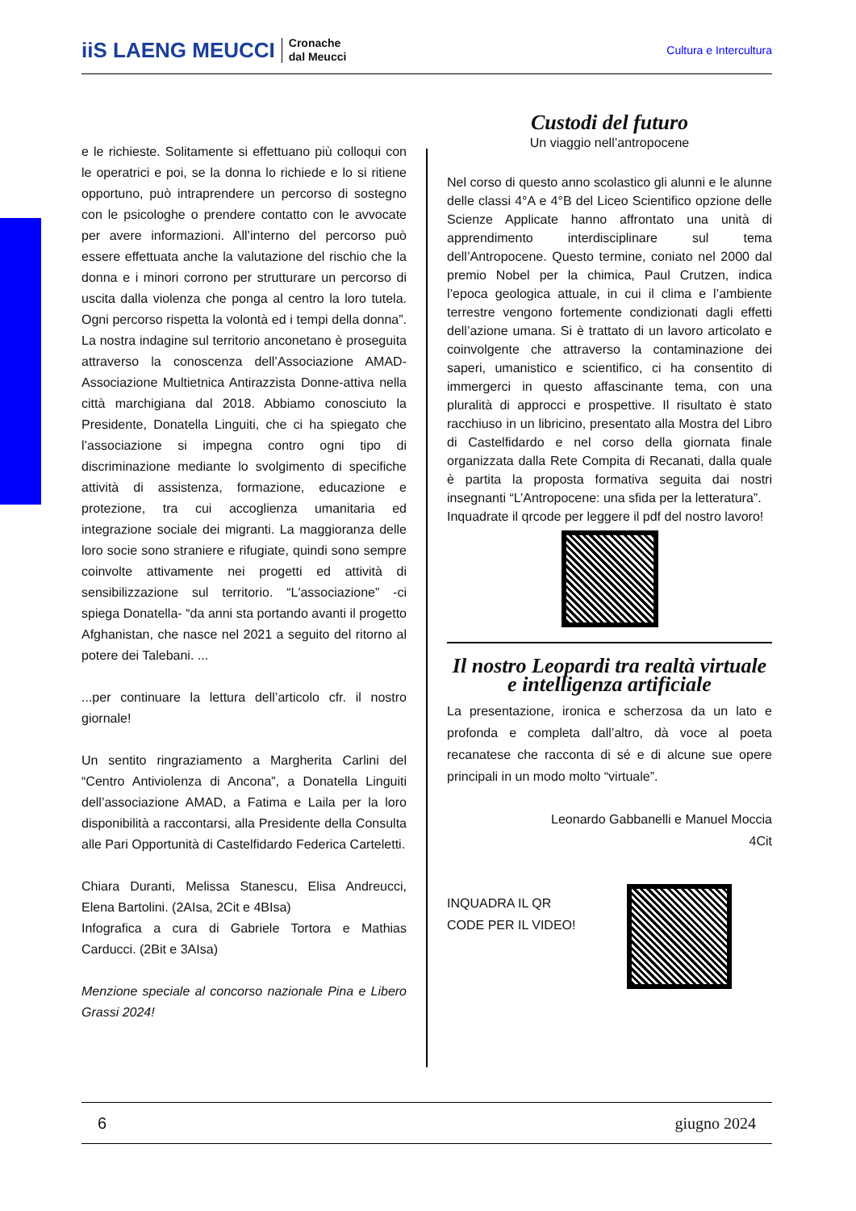iiS LAENG MEUCCI
Cronache
dal Meucci
Cultura e Intercultura
e le richieste. Solitamente si effettuano più colloqui con le operatrici e poi, se la donna lo richiede e lo si ritiene opportuno, può intraprendere un percorso di sostegno con le psicologhe o prendere contatto con le avvocate per avere informazioni. All’interno del percorso può essere effettuata anche la valutazione del rischio che la donna e i minori corrono per strutturare un percorso di uscita dalla violenza che ponga al centro la loro tutela. Ogni percorso rispetta la volontà ed i tempi della donna”. La nostra indagine sul territorio anconetano è proseguita attraverso la conoscenza dell’Associazione AMAD-Associazione Multietnica Antirazzista Donne-attiva nella città marchigiana dal 2018. Abbiamo conosciuto la Presidente, Donatella Linguiti, che ci ha spiegato che l’associazione si impegna contro ogni tipo di discriminazione mediante lo svolgimento di specifiche attività di assistenza, formazione, educazione e protezione, tra cui accoglienza umanitaria ed integrazione sociale dei migranti. La maggioranza delle loro socie sono straniere e rifugiate, quindi sono sempre coinvolte attivamente nei progetti ed attività di sensibilizzazione sul territorio. “L'associazione” -ci spiega Donatella- “da anni sta portando avanti il progetto Afghanistan, che nasce nel 2021 a seguito del ritorno al potere dei Talebani. ...
...per continuare la lettura dell’articolo cfr. il nostro giornale!
Un sentito ringraziamento a Margherita Carlini del “Centro Antiviolenza di Ancona”, a Donatella Linguiti dell’associazione AMAD, a Fatima e Laila per la loro disponibilità a raccontarsi, alla Presidente della Consulta alle Pari Opportunità di Castelfidardo Federica Carteletti.
Chiara Duranti, Melissa Stanescu, Elisa Andreucci, Elena Bartolini. (2AIsa, 2Cit e 4BIsa)
Infografica a cura di Gabriele Tortora e Mathias Carducci. (2Bit e 3AIsa)
Menzione speciale al concorso nazionale Pina e Libero Grassi 2024!
Custodi del futuro
Un viaggio nell’antropocene
Nel corso di questo anno scolastico gli alunni e le alunne delle classi 4°A e 4°B del Liceo Scientifico opzione delle Scienze Applicate hanno affrontato una unità di apprendimento interdisciplinare sul tema dell’Antropocene. Questo termine, coniato nel 2000 dal premio Nobel per la chimica, Paul Crutzen, indica l’epoca geologica attuale, in cui il clima e l’ambiente terrestre vengono fortemente condizionati dagli effetti dell’azione umana. Si è trattato di un lavoro articolato e coinvolgente che attraverso la contaminazione dei saperi, umanistico e scientifico, ci ha consentito di immergerci in questo affascinante tema, con una pluralità di approcci e prospettive. Il risultato è stato racchiuso in un libricino, presentato alla Mostra del Libro di Castelfidardo e nel corso della giornata finale organizzata dalla Rete Compita di Recanati, dalla quale è partita la proposta formativa seguita dai nostri insegnanti “L’Antropocene: una sfida per la letteratura”.
Inquadrate il qrcode per leggere il pdf del nostro lavoro!
Il nostro Leopardi tra realtà virtuale e intelligenza artificiale
La presentazione, ironica e scherzosa da un lato e profonda e completa dall’altro, dà voce al poeta recanatese che racconta di sé e di alcune sue opere principali in un modo molto “virtuale”.
Leonardo Gabbanelli e Manuel Moccia
4Cit
INQUADRA IL QR
CODE PER IL VIDEO!
6 giugno 2024